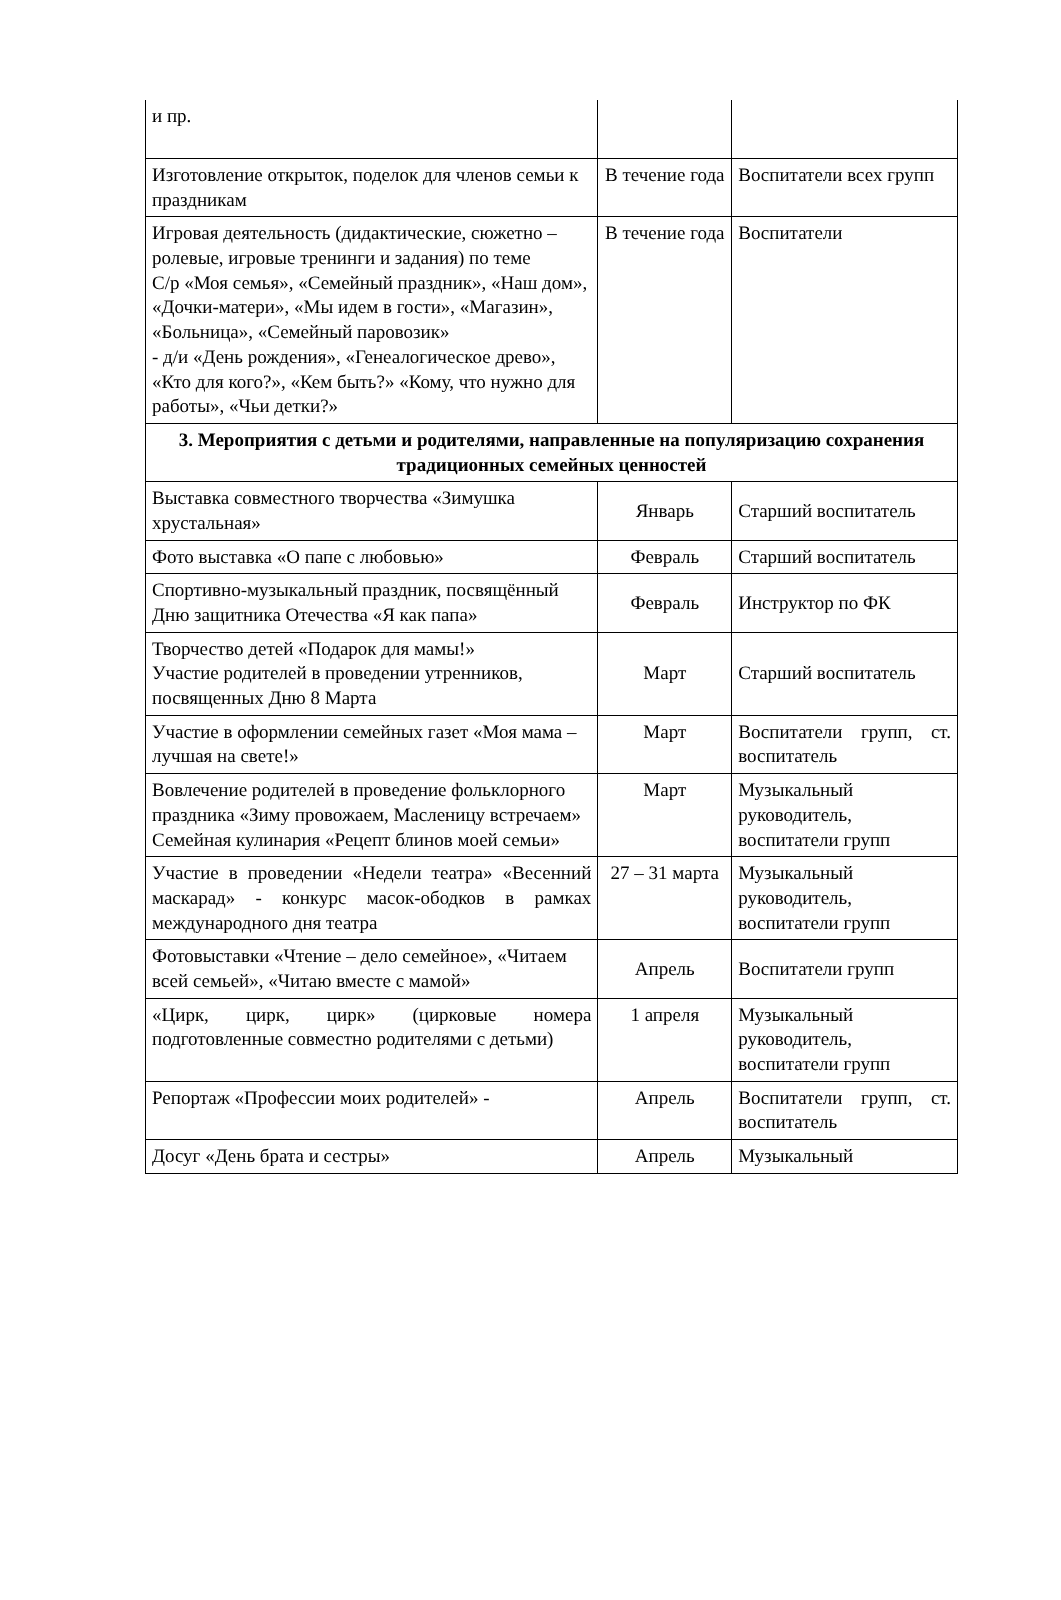| и пр. | | |
| Изготовление открыток, поделок для членов семьи к праздникам | В течение года | Воспитатели всех групп |
| Игровая деятельность (дидактические, сюжетно – ролевые, игровые тренинги и задания) по теме С/р «Моя семья», «Семейный праздник», «Наш дом», «Дочки-матери», «Мы идем в гости», «Магазин», «Больница», «Семейный паровозик» - д/и «День рождения», «Генеалогическое древо», «Кто для кого?», «Кем быть?» «Кому, что нужно для работы», «Чьи детки?» | В течение года | Воспитатели |
| 3. Мероприятия с детьми и родителями, направленные на популяризацию сохранения традиционных семейных ценностей | | |
| Выставка совместного творчества «Зимушка хрустальная» | Январь | Старший воспитатель |
| Фото выставка «О папе с любовью» | Февраль | Старший воспитатель |
| Спортивно-музыкальный праздник, посвящённый Дню защитника Отечества «Я как папа» | Февраль | Инструктор по ФК |
| Творчество детей «Подарок для мамы!» Участие родителей в проведении утренников, посвященных Дню 8 Марта | Март | Старший воспитатель |
| Участие в оформлении семейных газет «Моя мама – лучшая на свете!» | Март | Воспитатели групп, ст. воспитатель |
| Вовлечение родителей в проведение фольклорного праздника «Зиму провожаем, Масленицу встречаем» Семейная кулинария «Рецепт блинов моей семьи» | Март | Музыкальный руководитель, воспитатели групп |
| Участие в проведении «Недели театра» «Весенний маскарад» - конкурс масок-ободков в рамках международного дня театра | 27 – 31 марта | Музыкальный руководитель, воспитатели групп |
| Фотовыставки «Чтение – дело семейное», «Читаем всей семьей», «Читаю вместе с мамой» | Апрель | Воспитатели групп |
| «Цирк, цирк, цирк» (цирковые номера подготовленные совместно родителями с детьми) | 1 апреля | Музыкальный руководитель, воспитатели групп |
| Репортаж «Профессии моих родителей» - | Апрель | Воспитатели групп, ст. воспитатель |
| Досуг «День брата и сестры» | Апрель | Музыкальный |